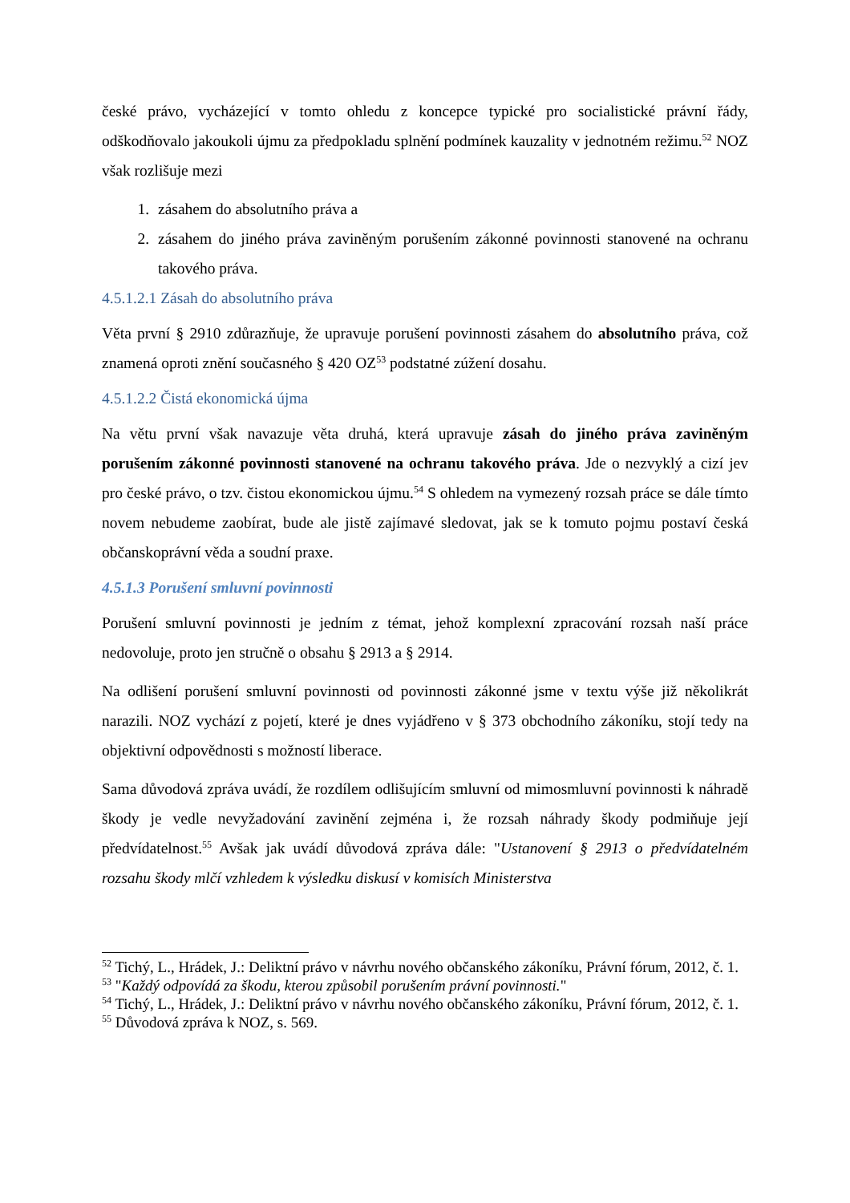české právo, vycházející v tomto ohledu z koncepce typické pro socialistické právní řády, odškodňovalo jakoukoli újmu za předpokladu splnění podmínek kauzality v jednotném režimu.<sup>52</sup> NOZ však rozlišuje mezi
1. zásahem do absolutního práva a
2. zásahem do jiného práva zaviněným porušením zákonné povinnosti stanovené na ochranu takového práva.
4.5.1.2.1 Zásah do absolutního práva
Věta první § 2910 zdůrazňuje, že upravuje porušení povinnosti zásahem do absolutního práva, což znamená oproti znění současného § 420 OZ<sup>53</sup> podstatné zúžení dosahu.
4.5.1.2.2 Čistá ekonomická újma
Na větu první však navazuje věta druhá, která upravuje zásah do jiného práva zaviněným porušením zákonné povinnosti stanovené na ochranu takového práva. Jde o nezvyklý a cizí jev pro české právo, o tzv. čistou ekonomickou újmu.<sup>54</sup> S ohledem na vymezený rozsah práce se dále tímto novem nebudeme zaobírat, bude ale jistě zajímavé sledovat, jak se k tomuto pojmu postaví česká občanskoprávní věda a soudní praxe.
4.5.1.3 Porušení smluvní povinnosti
Porušení smluvní povinnosti je jedním z témat, jehož komplexní zpracování rozsah naší práce nedovoluje, proto jen stručně o obsahu § 2913 a § 2914.
Na odlišení porušení smluvní povinnosti od povinnosti zákonné jsme v textu výše již několikrát narazili. NOZ vychází z pojetí, které je dnes vyjádřeno v § 373 obchodního zákoníku, stojí tedy na objektivní odpovědnosti s možností liberace.
Sama důvodová zpráva uvádí, že rozdílem odlišujícím smluvní od mimosmluvní povinnosti k náhradě škody je vedle nevyžadování zavinění zejména i, že rozsah náhrady škody podmiňuje její předvídatelnost.<sup>55</sup> Avšak jak uvádí důvodová zpráva dále: "Ustanovení § 2913 o předvídatelném rozsahu škody mlčí vzhledem k výsledku diskusí v komisích Ministerstva
<sup>52</sup> Tichý, L., Hrádek, J.: Deliktní právo v návrhu nového občanského zákoníku, Právní fórum, 2012, č. 1.
<sup>53</sup> "Každý odpovídá za škodu, kterou způsobil porušením právní povinnosti."
<sup>54</sup> Tichý, L., Hrádek, J.: Deliktní právo v návrhu nového občanského zákoníku, Právní fórum, 2012, č. 1.
<sup>55</sup> Důvodová zpráva k NOZ, s. 569.